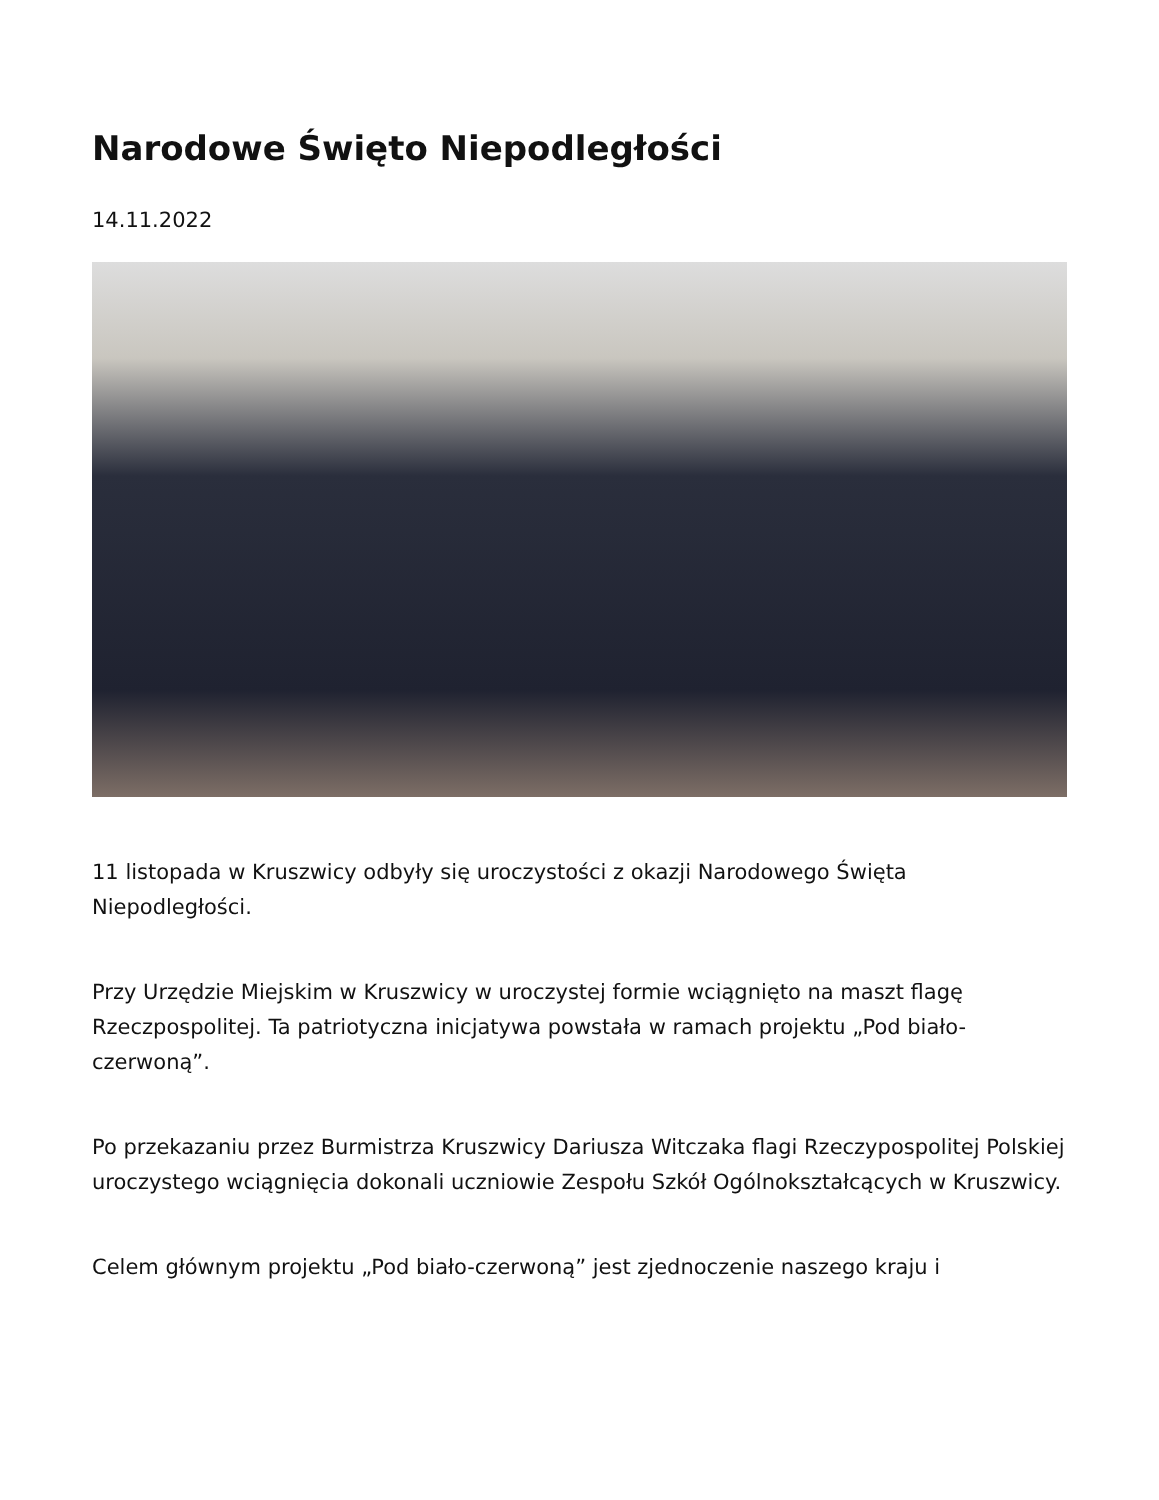Narodowe Święto Niepodległości
14.11.2022
11 listopada w Kruszwicy odbyły się uroczystości z okazji Narodowego Święta Niepodległości.
Przy Urzędzie Miejskim w Kruszwicy w uroczystej formie wciągnięto na maszt flagę Rzeczpospolitej. Ta patriotyczna inicjatywa powstała w ramach projektu „Pod biało-czerwoną”.
Po przekazaniu przez Burmistrza Kruszwicy Dariusza Witczaka flagi Rzeczypospolitej Polskiej uroczystego wciągnięcia dokonali uczniowie Zespołu Szkół Ogólnokształcących w Kruszwicy.
Celem głównym projektu „Pod biało-czerwoną” jest zjednoczenie naszego kraju i